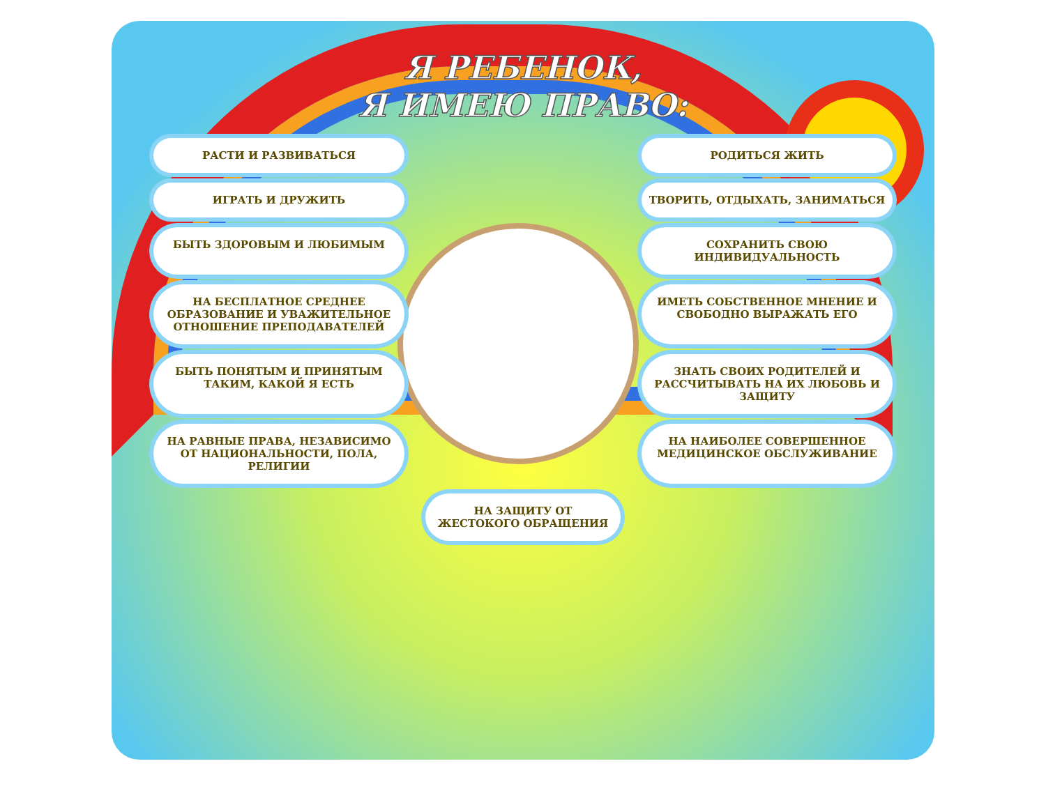Я РЕБЕНОК,
Я ИМЕЮ ПРАВО:
РАСТИ И РАЗВИВАТЬСЯ
РОДИТЬСЯ ЖИТЬ
ИГРАТЬ И ДРУЖИТЬ
ТВОРИТЬ, ОТДЫХАТЬ, ЗАНИМАТЬСЯ
БЫТЬ ЗДОРОВЫМ И ЛЮБИМЫМ
СОХРАНИТЬ СВОЮ ИНДИВИДУАЛЬНОСТЬ
НА БЕСПЛАТНОЕ СРЕДНЕЕ ОБРАЗОВАНИЕ И УВАЖИТЕЛЬНОЕ ОТНОШЕНИЕ ПРЕПОДАВАТЕЛЕЙ
ИМЕТЬ СОБСТВЕННОЕ МНЕНИЕ И СВОБОДНО ВЫРАЖАТЬ ЕГО
БЫТЬ ПОНЯТЫМ И ПРИНЯТЫМ ТАКИМ, КАКОЙ Я ЕСТЬ
ЗНАТЬ СВОИХ РОДИТЕЛЕЙ И РАССЧИТЫВАТЬ НА ИХ ЛЮБОВЬ И ЗАЩИТУ
НА РАВНЫЕ ПРАВА, НЕЗАВИСИМО ОТ НАЦИОНАЛЬНОСТИ, ПОЛА, РЕЛИГИИ
НА НАИБОЛЕЕ СОВЕРШЕННОЕ МЕДИЦИНСКОЕ ОБСЛУЖИВАНИЕ
НА ЗАЩИТУ ОТ ЖЕСТОКОГО ОБРАЩЕНИЯ